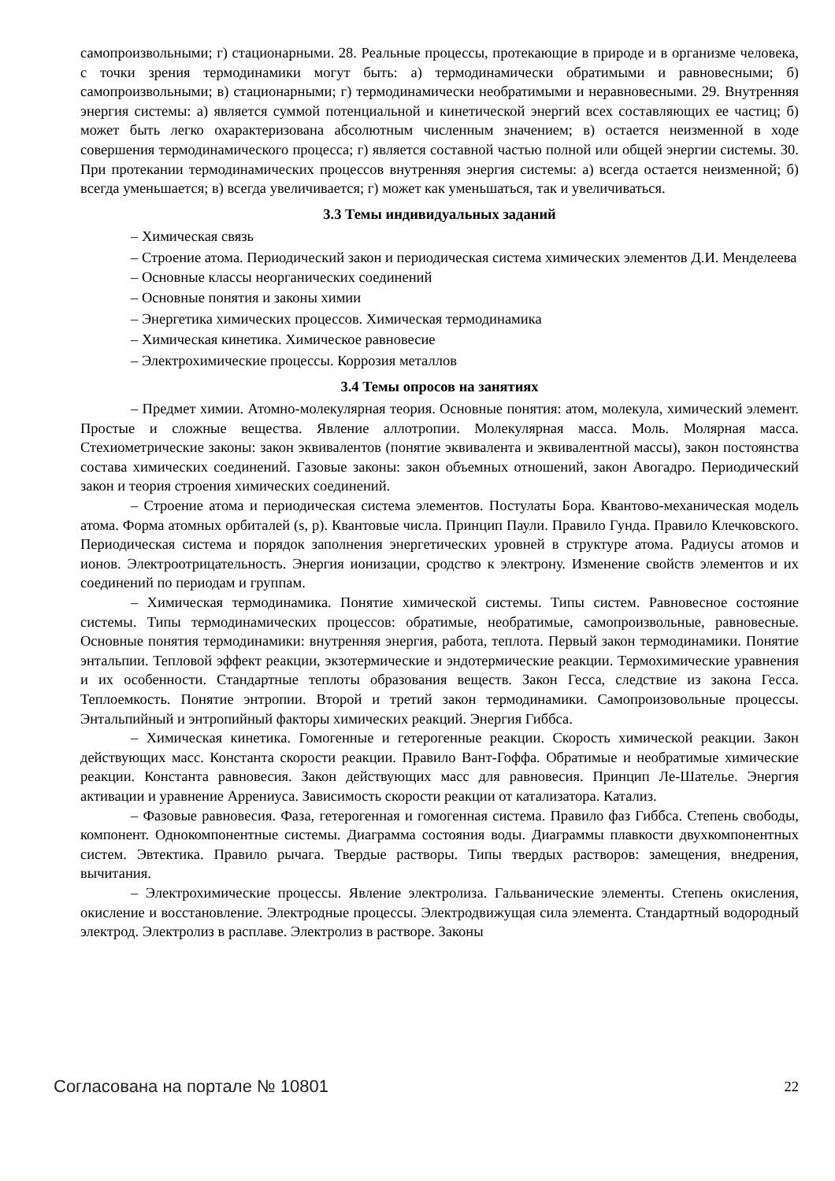самопроизвольными; г) стационарными. 28. Реальные процессы, протекающие в природе и в организме человека, с точки зрения термодинамики могут быть: а) термодинамически обратимыми и равновесными; б) самопроизвольными; в) стационарными; г) термодинамически необратимыми и неравновесными. 29. Внутренняя энергия системы: а) является суммой потенциальной и кинетической энергий всех составляющих ее частиц; б) может быть легко охарактеризована абсолютным численным значением; в) остается неизменной в ходе совершения термодинамического процесса; г) является составной частью полной или общей энергии системы. 30. При протекании термодинамических процессов внутренняя энергия системы: а) всегда остается неизменной; б) всегда уменьшается; в) всегда увеличивается; г) может как уменьшаться, так и увеличиваться.
3.3 Темы индивидуальных заданий
– Химическая связь
– Строение атома. Периодический закон и периодическая система химических элементов Д.И. Менделеева
– Основные классы неорганических соединений
– Основные понятия и законы химии
– Энергетика химических процессов. Химическая термодинамика
– Химическая кинетика. Химическое равновесие
– Электрохимические процессы. Коррозия металлов
3.4 Темы опросов на занятиях
– Предмет химии. Атомно-молекулярная теория. Основные понятия: атом, молекула, химический элемент. Простые и сложные вещества. Явление аллотропии. Молекулярная масса. Моль. Молярная масса. Стехиометрические законы: закон эквивалентов (понятие эквивалента и эквивалентной массы), закон постоянства состава химических соединений. Газовые законы: закон объемных отношений, закон Авогадро. Периодический закон и теория строения химических соединений.
– Строение атома и периодическая система элементов. Постулаты Бора. Квантово-механическая модель атома. Форма атомных орбиталей (s, p). Квантовые числа. Принцип Паули. Правило Гунда. Правило Клечковского. Периодическая система и порядок заполнения энергетических уровней в структуре атома. Радиусы атомов и ионов. Электроотрицательность. Энергия ионизации, сродство к электрону. Изменение свойств элементов и их соединений по периодам и группам.
– Химическая термодинамика. Понятие химической системы. Типы систем. Равновесное состояние системы. Типы термодинамических процессов: обратимые, необратимые, самопроизвольные, равновесные. Основные понятия термодинамики: внутренняя энергия, работа, теплота. Первый закон термодинамики. Понятие энтальпии. Тепловой эффект реакции, экзотермические и эндотермические реакции. Термохимические уравнения и их особенности. Стандартные теплоты образования веществ. Закон Гесса, следствие из закона Гесса. Теплоемкость. Понятие энтропии. Второй и третий закон термодинамики. Самопроизовольные процессы. Энтальпийный и энтропийный факторы химических реакций. Энергия Гиббса.
– Химическая кинетика. Гомогенные и гетерогенные реакции. Скорость химической реакции. Закон действующих масс. Константа скорости реакции. Правило Вант-Гоффа. Обратимые и необратимые химические реакции. Константа равновесия. Закон действующих масс для равновесия. Принцип Ле-Шателье. Энергия активации и уравнение Аррениуса. Зависимость скорости реакции от катализатора. Катализ.
– Фазовые равновесия. Фаза, гетерогенная и гомогенная система. Правило фаз Гиббса. Степень свободы, компонент. Однокомпонентные системы. Диаграмма состояния воды. Диаграммы плавкости двухкомпонентных систем. Эвтектика. Правило рычага. Твердые растворы. Типы твердых растворов: замещения, внедрения, вычитания.
– Электрохимические процессы. Явление электролиза. Гальванические элементы. Степень окисления, окисление и восстановление. Электродные процессы. Электродвижущая сила элемента. Стандартный водородный электрод. Электролиз в расплаве. Электролиз в растворе. Законы
Согласована на портале № 10801 22